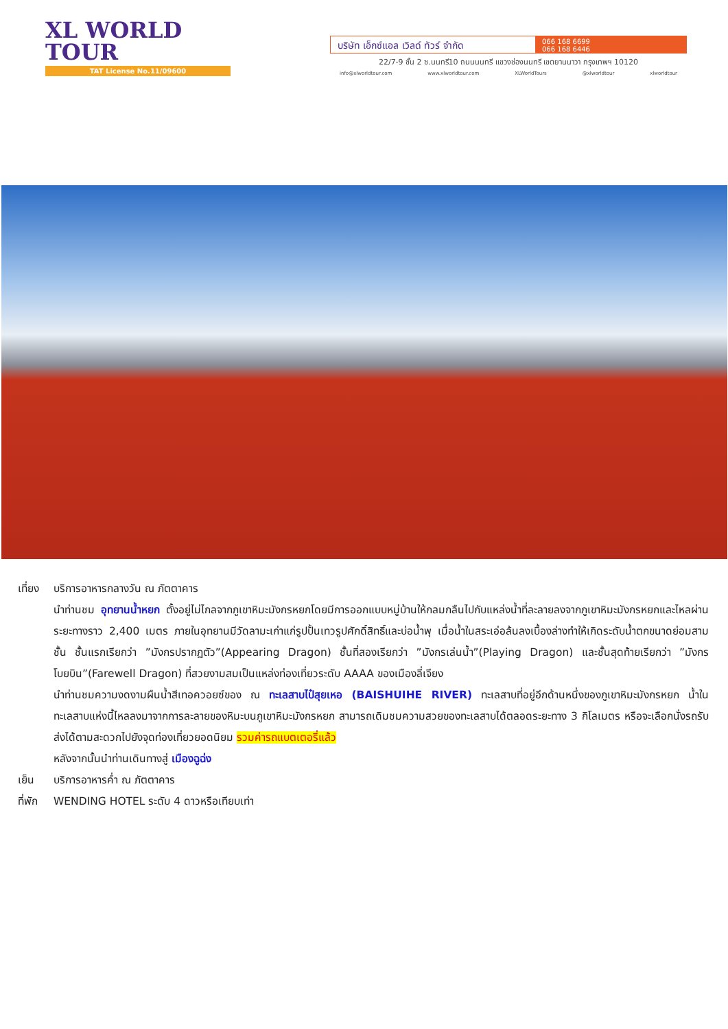XL WORLD TOUR
TAT License No.11/09600
บริษัท เอ็กซ์แอล เวิลด์ ทัวร์ จำกัด
066 168 6699
066 168 6446
22/7-9 ชั้น 2 ซ.นนทรี10 ถนนนนทรี แขวงช่องนนทรี เขตยานนาวา กรุงเทพฯ 10120
info@xlworldtour.com www.xlworldtour.com XLWorldTours @xlworldtour xlworldtour
เที่ยง บริการอาหารกลางวัน ณ ภัตตาคาร
นำท่านชม อุทยานน้ำหยก ตั้งอยู่ไม่ไกลจากภูเขาหิมะมังกรหยกโดยมีการออกแบบหมู่บ้านให้กลมกลืนไปกับแหล่งน้ำที่ละลายลงจากภูเขาหิมะมังกรหยกและไหลผ่านระยะทางราว 2,400 เมตร ภายในอุทยานมีวัดลามะเก่าแก่รูปปั้นเทวรูปศักดิ์สิทธิ์และบ่อน้ำพุ เมื่อน้ำในสระเอ่อล้นลงเบื้องล่างทำให้เกิดระดับน้ำตกขนาดย่อมสามชั้น ชั้นแรกเรียกว่า ”มังกรปรากฏตัว”(Appearing Dragon) ชั้นที่สองเรียกว่า ”มังกรเล่นน้ำ”(Playing Dragon) และชั้นสุดท้ายเรียกว่า ”มังกรโบยบิน”(Farewell Dragon) ที่สวยงามสมเป็นแหล่งท่องเที่ยวระดับ AAAA ของเมืองลี่เจียง
นำท่านชมความงดงามผืนน้ำสีเทอควอยซ์ของ ณ ทะเลสาบไป๋สุยเหอ (BAISHUIHE RIVER) ทะเลสาบที่อยู่อีกด้านหนึ่งของภูเขาหิมะมังกรหยก น้ำในทะเลสาบแห่งนี้ไหลลงมาจากการละลายของหิมะบนภูเขาหิมะมังกรหยก สามารถเดิมชมความสวยของทะเลสาบได้ตลอดระยะทาง 3 กิโลเมตร หรือจะเลือกนั่งรถรับส่งได้ตามสะดวกไปยังจุดท่องเที่ยวยอดนิยม รวมค่ารถแบตเตอรี่แล้ว
หลังจากนั้นนำท่านเดินทางสู่ เมืองฉูฉ่ง
เย็น บริการอาหารค่ำ ณ ภัตตาคาร
ที่พัก WENDING HOTEL ระดับ 4 ดาวหรือเทียบเท่า